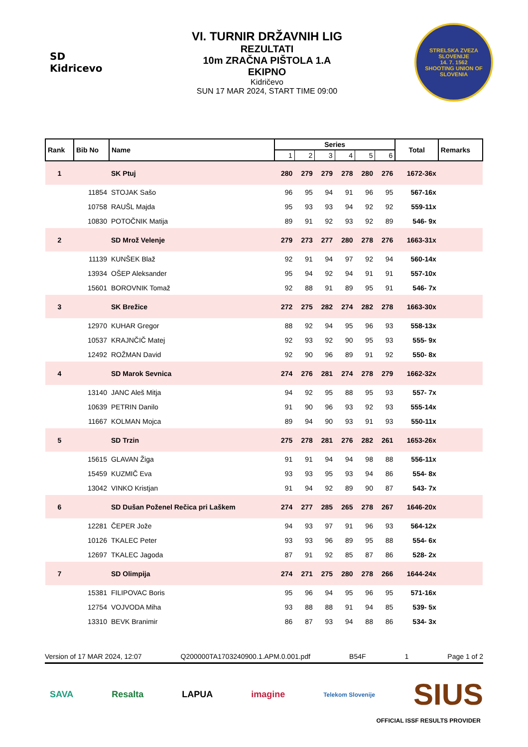SD Kidricevo
VI. TURNIR DRŽAVNIH LIG
REZULTATI
10m ZRAČNA PIŠTOLA 1.A
EKIPNO
Kidričevo
SUN 17 MAR 2024, START TIME 09:00
STRELSKA ZVEZA SLOVENIJE
14. 7. 1562
SHOOTING UNION OF SLOVENIA
| Rank | Bib No | Name | Series | | | | | | Total | Remarks |
| --- | --- | --- | --- | --- | --- | --- | --- | --- | --- | --- |
| | | | 1 | 2 | 3 | 4 | 5 | 6 | | |
| 1 | | SK Ptuj | 280 | 279 | 279 | 278 | 280 | 276 | 1672-36x | |
| | 11854 | STOJAK Sašo | 96 | 95 | 94 | 91 | 96 | 95 | 567-16x | |
| | 10758 | RAUŠL Majda | 95 | 93 | 93 | 94 | 92 | 92 | 559-11x | |
| | 10830 | POTOČNIK Matija | 89 | 91 | 92 | 93 | 92 | 89 | 546- 9x | |
| 2 | | SD Mrož Velenje | 279 | 273 | 277 | 280 | 278 | 276 | 1663-31x | |
| | 11139 | KUNŠEK Blaž | 92 | 91 | 94 | 97 | 92 | 94 | 560-14x | |
| | 13934 | OŠEP Aleksander | 95 | 94 | 92 | 94 | 91 | 91 | 557-10x | |
| | 15601 | BOROVNIK Tomaž | 92 | 88 | 91 | 89 | 95 | 91 | 546- 7x | |
| 3 | | SK Brežice | 272 | 275 | 282 | 274 | 282 | 278 | 1663-30x | |
| | 12970 | KUHAR Gregor | 88 | 92 | 94 | 95 | 96 | 93 | 558-13x | |
| | 10537 | KRAJNČIČ Matej | 92 | 93 | 92 | 90 | 95 | 93 | 555- 9x | |
| | 12492 | ROŽMAN David | 92 | 90 | 96 | 89 | 91 | 92 | 550- 8x | |
| 4 | | SD Marok Sevnica | 274 | 276 | 281 | 274 | 278 | 279 | 1662-32x | |
| | 13140 | JANC Aleš Mitja | 94 | 92 | 95 | 88 | 95 | 93 | 557- 7x | |
| | 10639 | PETRIN Danilo | 91 | 90 | 96 | 93 | 92 | 93 | 555-14x | |
| | 11667 | KOLMAN Mojca | 89 | 94 | 90 | 93 | 91 | 93 | 550-11x | |
| 5 | | SD Trzin | 275 | 278 | 281 | 276 | 282 | 261 | 1653-26x | |
| | 15615 | GLAVAN Žiga | 91 | 91 | 94 | 94 | 98 | 88 | 556-11x | |
| | 15459 | KUZMIČ Eva | 93 | 93 | 95 | 93 | 94 | 86 | 554- 8x | |
| | 13042 | VINKO Kristjan | 91 | 94 | 92 | 89 | 90 | 87 | 543- 7x | |
| 6 | | SD Dušan Poženel Rečica pri Laškem | 274 | 277 | 285 | 265 | 278 | 267 | 1646-20x | |
| | 12281 | ČEPER Jože | 94 | 93 | 97 | 91 | 96 | 93 | 564-12x | |
| | 10126 | TKALEC Peter | 93 | 93 | 96 | 89 | 95 | 88 | 554- 6x | |
| | 12697 | TKALEC Jagoda | 87 | 91 | 92 | 85 | 87 | 86 | 528- 2x | |
| 7 | | SD Olimpija | 274 | 271 | 275 | 280 | 278 | 266 | 1644-24x | |
| | 15381 | FILIPOVAC Boris | 95 | 96 | 94 | 95 | 96 | 95 | 571-16x | |
| | 12754 | VOJVODA Miha | 93 | 88 | 88 | 91 | 94 | 85 | 539- 5x | |
| | 13310 | BEVK Branimir | 86 | 87 | 93 | 94 | 88 | 86 | 534- 3x | |
Version of 17 MAR 2024, 12:07 Q200000TA1703240900.1.APM.0.001.pdf B54F 1 Page 1 of 2
SAVA Resalta LAPUA imagine Telekom Slovenije SIUS
OFFICIAL ISSF RESULTS PROVIDER